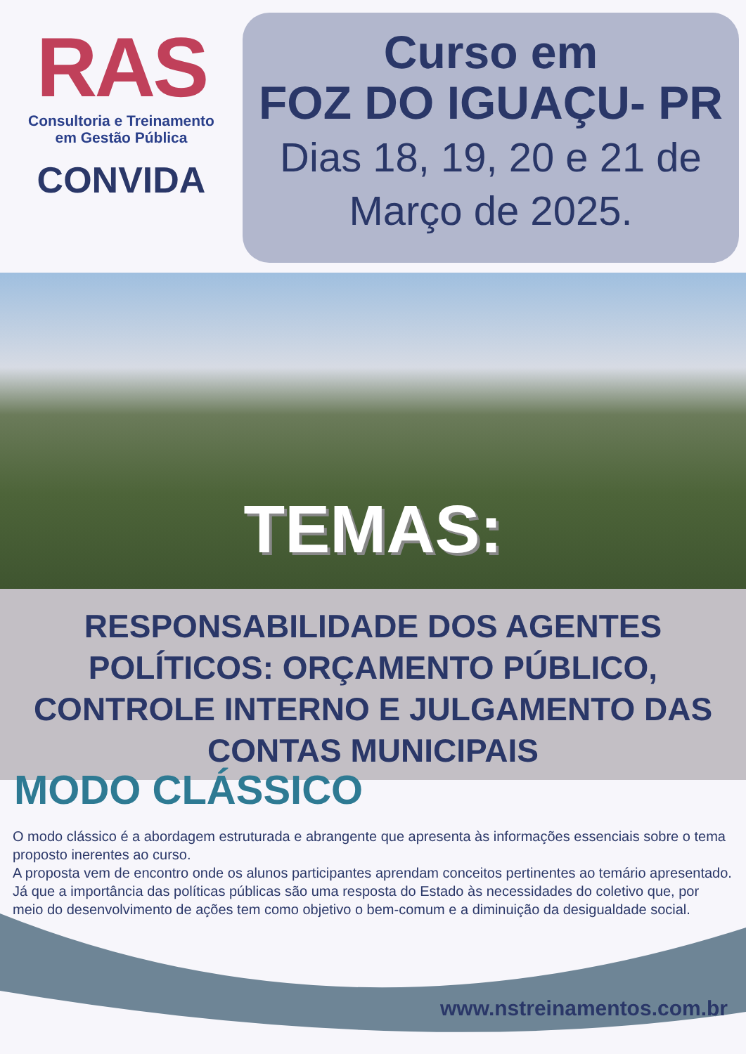RAS
Consultoria e Treinamento
em Gestão Pública
CONVIDA
Curso em
FOZ DO IGUAÇU- PR
Dias 18, 19, 20 e 21 de
Março de 2025.
TEMAS:
RESPONSABILIDADE DOS AGENTES POLÍTICOS: ORÇAMENTO PÚBLICO, CONTROLE INTERNO E JULGAMENTO DAS CONTAS MUNICIPAIS
MODO CLÁSSICO
O modo clássico é a abordagem estruturada e abrangente que apresenta às informações essenciais sobre o tema proposto inerentes ao curso.
A proposta vem de encontro onde os alunos participantes aprendam conceitos pertinentes ao temário apresentado.
Já que a importância das políticas públicas são uma resposta do Estado às necessidades do coletivo que, por meio do desenvolvimento de ações tem como objetivo o bem-comum e a diminuição da desigualdade social.
www.nstreinamentos.com.br